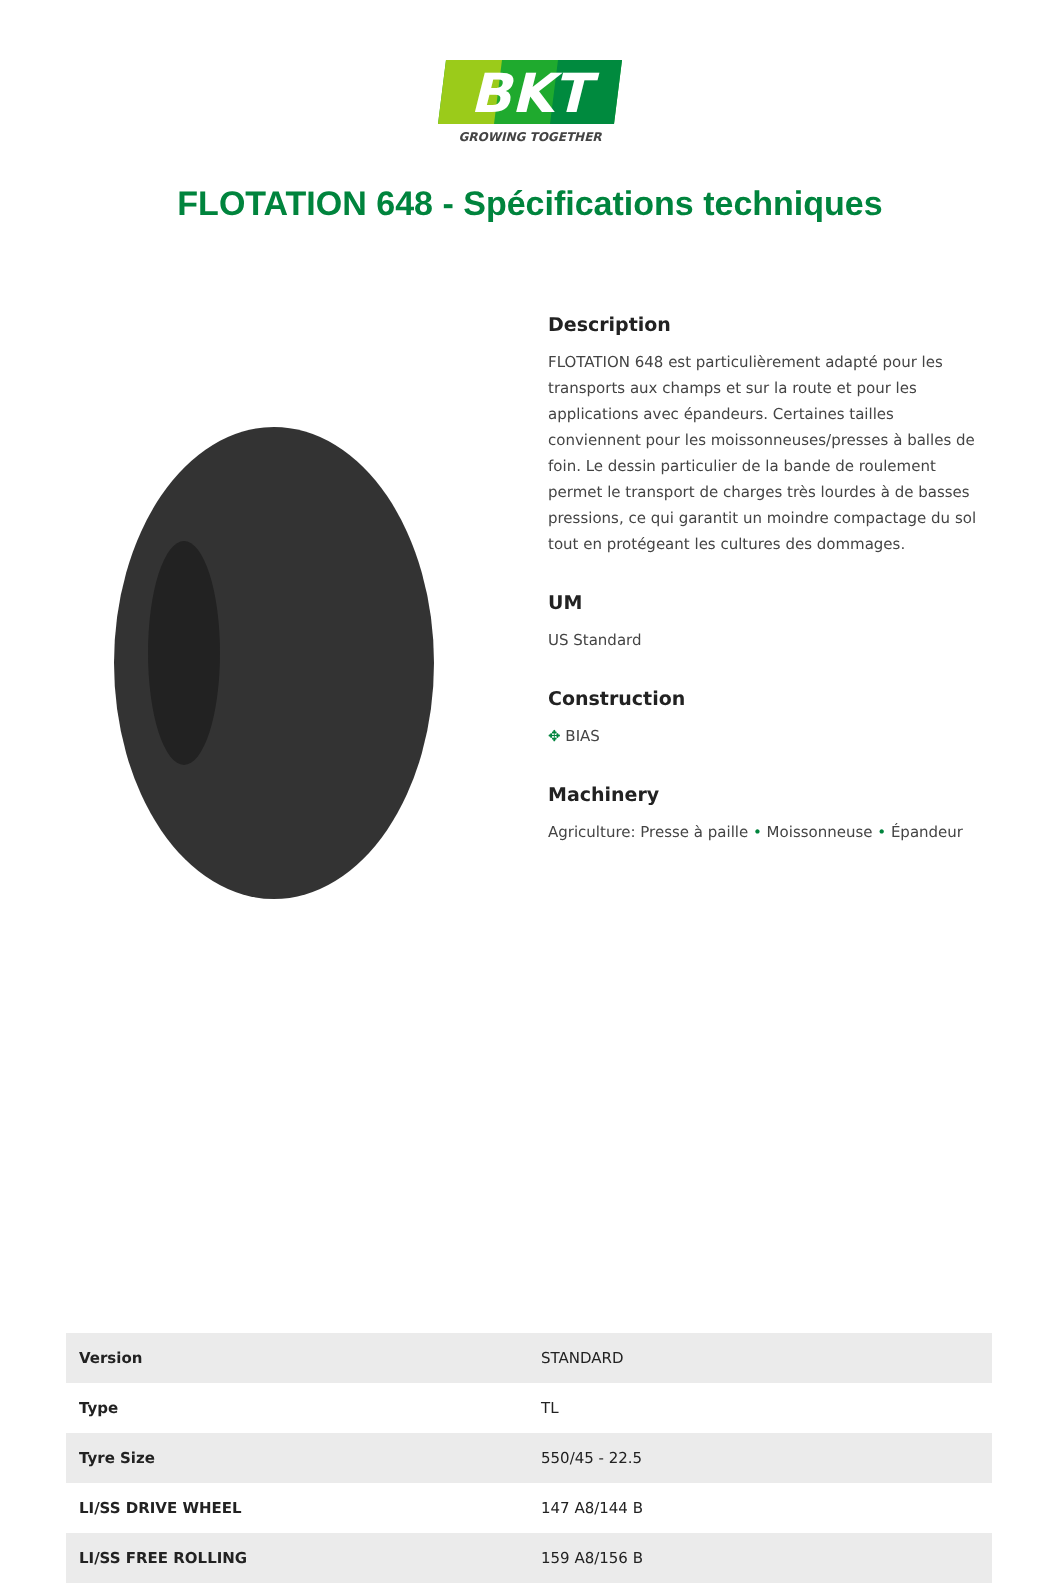BKT
GROWING TOGETHER
FLOTATION 648 - Spécifications techniques
Description
FLOTATION 648 est particulièrement adapté pour les transports aux champs et sur la route et pour les applications avec épandeurs. Certaines tailles conviennent pour les moissonneuses/presses à balles de foin. Le dessin particulier de la bande de roulement permet le transport de charges très lourdes à de basses pressions, ce qui garantit un moindre compactage du sol tout en protégeant les cultures des dommages.
UM
US Standard
Construction
✥ BIAS
Machinery
Agriculture: Presse à paille • Moissonneuse • Épandeur
| Version | STANDARD |
| Type | TL |
| Tyre Size | 550/45 - 22.5 |
| LI/SS DRIVE WHEEL | 147 A8/144 B |
| LI/SS FREE ROLLING | 159 A8/156 B |